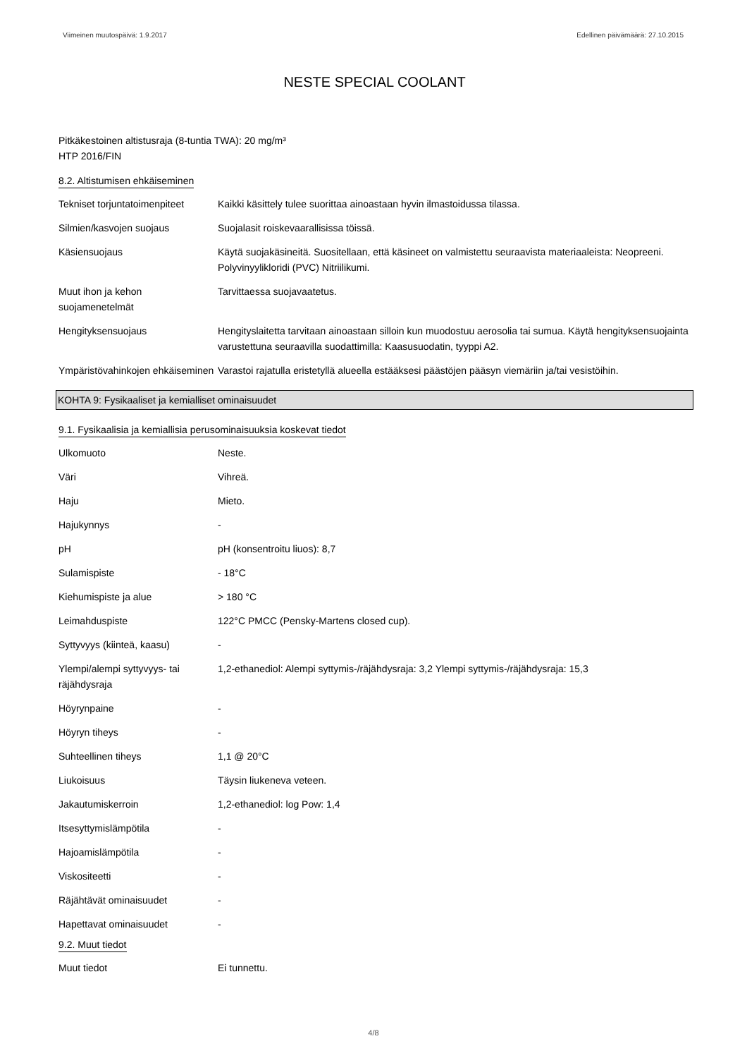Viimeinen muutospäivä: 1.9.2017 Edellinen päivämäärä: 27.10.2015
NESTE SPECIAL COOLANT
Pitkäkestoinen altistusraja (8-tuntia TWA): 20 mg/m³
HTP 2016/FIN
8.2. Altistumisen ehkäiseminen
| Tekniset torjuntatoimenpiteet | Kaikki käsittely tulee suorittaa ainoastaan hyvin ilmastoidussa tilassa. |
| Silmien/kasvojen suojaus | Suojalasit roiskevaarallisissa töissä. |
| Käsiensuojaus | Käytä suojakäsineitä. Suositellaan, että käsineet on valmistettu seuraavista materiaaleista: Neopreeni. Polyvinyylikloridi (PVC) Nitriilikumi. |
| Muut ihon ja kehon suojamenetelmät | Tarvittaessa suojavaatetus. |
| Hengityksensuojaus | Hengityslaitetta tarvitaan ainoastaan silloin kun muodostuu aerosolia tai sumua. Käytä hengityksensuojainta varustettuna seuraavilla suodattimilla: Kaasusuodatin, tyyppi A2. |
| Ympäristövahinkojen ehkäiseminen | Varastoi rajatulla eristetyllä alueella estääksesi päästöjen pääsyn viemäriin ja/tai vesistöihin. |
KOHTA 9: Fysikaaliset ja kemialliset ominaisuudet
9.1. Fysikaalisia ja kemiallisia perusominaisuuksia koskevat tiedot
| Ulkomuoto | Neste. |
| Väri | Vihreä. |
| Haju | Mieto. |
| Hajukynnys | - |
| pH | pH (konsentroitu liuos): 8,7 |
| Sulamispiste | - 18°C |
| Kiehumispiste ja alue | > 180 °C |
| Leimahduspiste | 122°C PMCC (Pensky-Martens closed cup). |
| Syttyvyys (kiinteä, kaasu) | - |
| Ylempi/alempi syttyvyys- tai räjähdysraja | 1,2-ethanediol: Alempi syttymis-/räjähdysraja: 3,2 Ylempi syttymis-/räjähdysraja: 15,3 |
| Höyrynpaine | - |
| Höyryn tiheys | - |
| Suhteellinen tiheys | 1,1 @ 20°C |
| Liukoisuus | Täysin liukeneva veteen. |
| Jakautumiskerroin | 1,2-ethanediol: log Pow: 1,4 |
| Itsesyttymislämpötila | - |
| Hajoamislämpötila | - |
| Viskositeetti | - |
| Räjähtävät ominaisuudet | - |
| Hapettavat ominaisuudet | - |
9.2. Muut tiedot
| Muut tiedot | Ei tunnettu. |
4/8